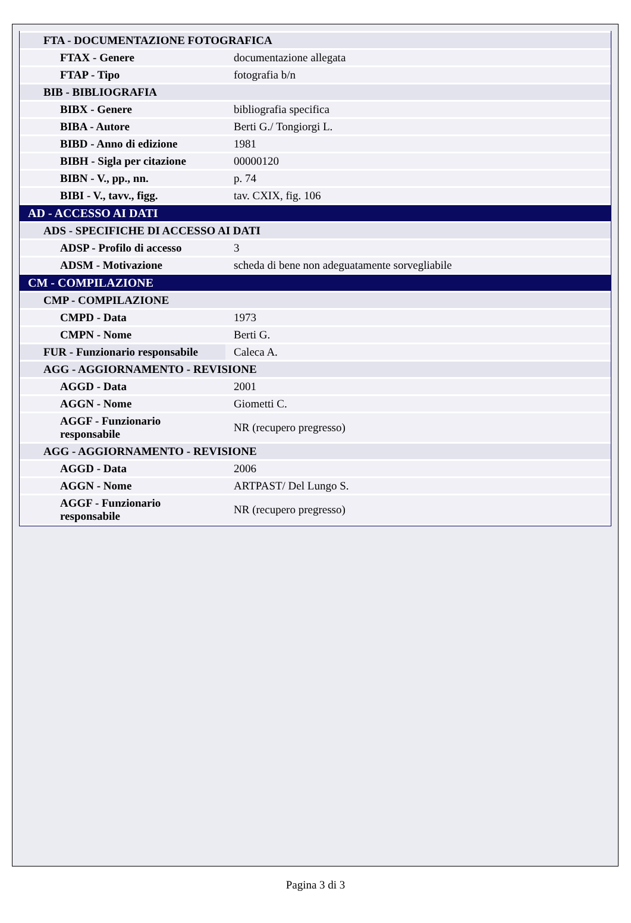| FTA - DOCUMENTAZIONE FOTOGRAFICA | |
| FTAX - Genere | documentazione allegata |
| FTAP - Tipo | fotografia b/n |
| BIB - BIBLIOGRAFIA | |
| BIBX - Genere | bibliografia specifica |
| BIBA - Autore | Berti G./ Tongiorgi L. |
| BIBD - Anno di edizione | 1981 |
| BIBH - Sigla per citazione | 00000120 |
| BIBN - V., pp., nn. | p. 74 |
| BIBI - V., tavv., figg. | tav. CXIX, fig. 106 |
| AD - ACCESSO AI DATI | |
| ADS - SPECIFICHE DI ACCESSO AI DATI | |
| ADSP - Profilo di accesso | 3 |
| ADSM - Motivazione | scheda di bene non adeguatamente sorvegliabile |
| CM - COMPILAZIONE | |
| CMP - COMPILAZIONE | |
| CMPD - Data | 1973 |
| CMPN - Nome | Berti G. |
| FUR - Funzionario responsabile | Caleca A. |
| AGG - AGGIORNAMENTO - REVISIONE | |
| AGGD - Data | 2001 |
| AGGN - Nome | Giometti C. |
| AGGF - Funzionario responsabile | NR (recupero pregresso) |
| AGG - AGGIORNAMENTO - REVISIONE | |
| AGGD - Data | 2006 |
| AGGN - Nome | ARTPAST/ Del Lungo S. |
| AGGF - Funzionario responsabile | NR (recupero pregresso) |
Pagina 3 di 3